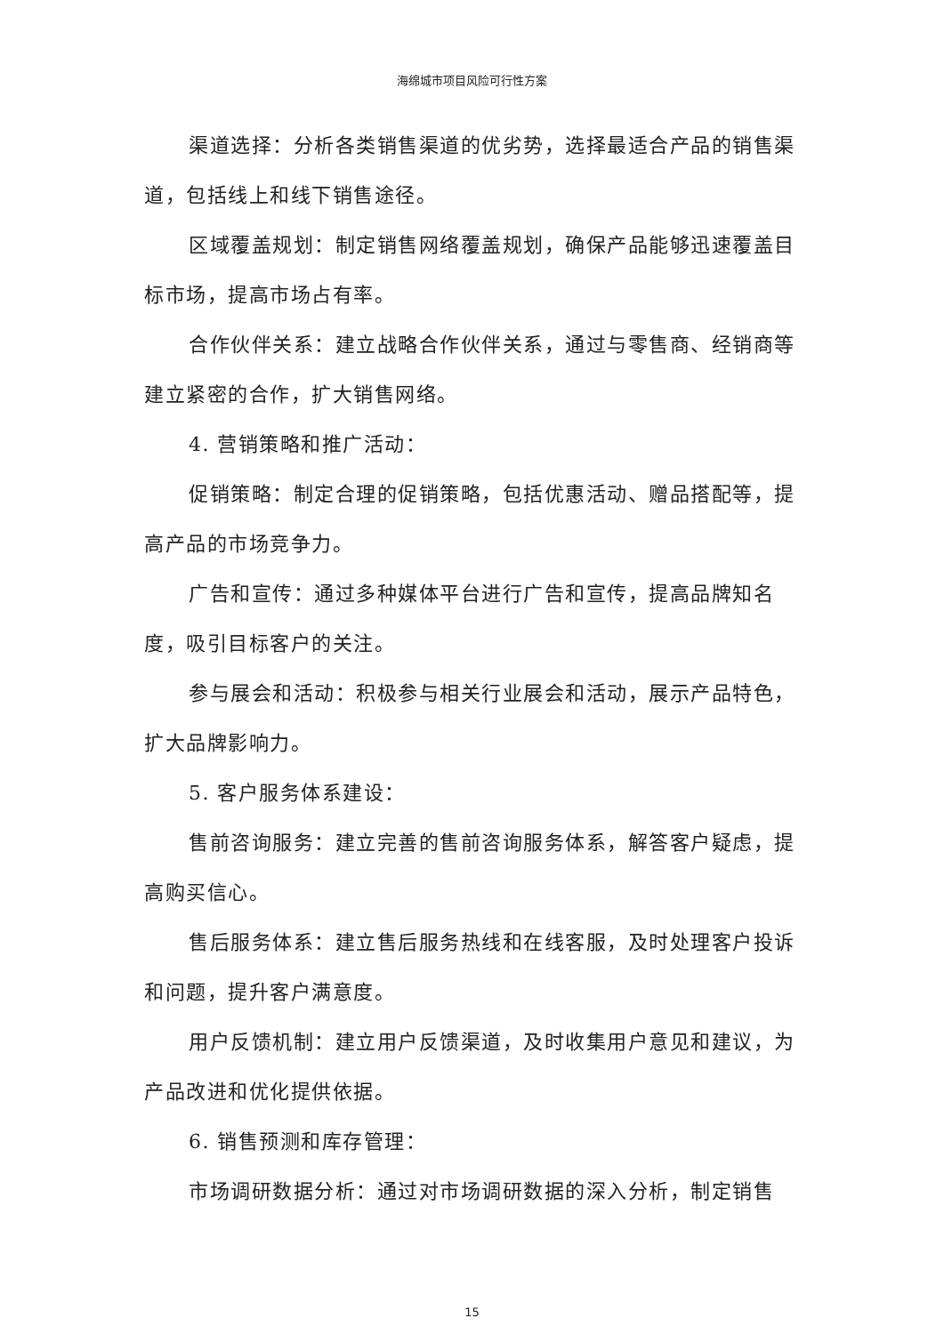海绵城市项目风险可行性方案
渠道选择：分析各类销售渠道的优劣势，选择最适合产品的销售渠道，包括线上和线下销售途径。
区域覆盖规划：制定销售网络覆盖规划，确保产品能够迅速覆盖目标市场，提高市场占有率。
合作伙伴关系：建立战略合作伙伴关系，通过与零售商、经销商等建立紧密的合作，扩大销售网络。
4. 营销策略和推广活动：
促销策略：制定合理的促销策略，包括优惠活动、赠品搭配等，提高产品的市场竞争力。
广告和宣传：通过多种媒体平台进行广告和宣传，提高品牌知名度，吸引目标客户的关注。
参与展会和活动：积极参与相关行业展会和活动，展示产品特色，扩大品牌影响力。
5. 客户服务体系建设：
售前咨询服务：建立完善的售前咨询服务体系，解答客户疑虑，提高购买信心。
售后服务体系：建立售后服务热线和在线客服，及时处理客户投诉和问题，提升客户满意度。
用户反馈机制：建立用户反馈渠道，及时收集用户意见和建议，为产品改进和优化提供依据。
6. 销售预测和库存管理：
市场调研数据分析：通过对市场调研数据的深入分析，制定销售
15